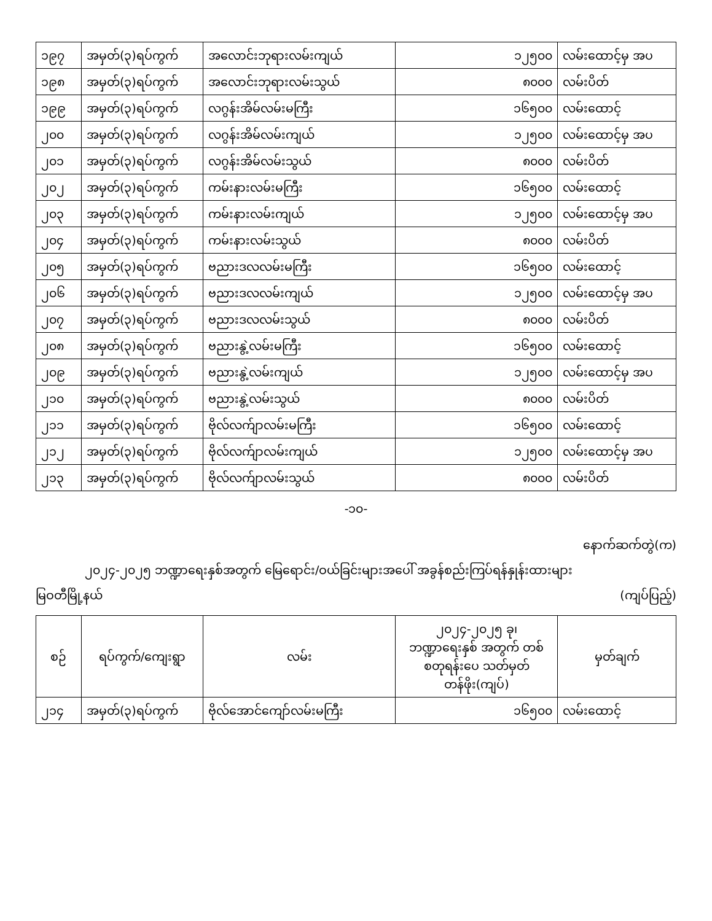| ၁၉၇ | အမှတ်(၃)ရပ်ကွက် | အလောင်းဘုရားလမ်းကျယ် | ၁၂၅၀၀ | လမ်းထောင့်မှ အပ |
| ၁၉၈ | အမှတ်(၃)ရပ်ကွက် | အလောင်းဘုရားလမ်းသွယ် | ၈၀၀၀ | လမ်းပိတ် |
| ၁၉၉ | အမှတ်(၃)ရပ်ကွက် | လဂွန်းအိမ်လမ်းမကြီး | ၁၆၅၀၀ | လမ်းထောင့် |
| ၂၀၀ | အမှတ်(၃)ရပ်ကွက် | လဂွန်းအိမ်လမ်းကျယ် | ၁၂၅၀၀ | လမ်းထောင့်မှ အပ |
| ၂၀၁ | အမှတ်(၃)ရပ်ကွက် | လဂွန်းအိမ်လမ်းသွယ် | ၈၀၀၀ | လမ်းပိတ် |
| ၂၀၂ | အမှတ်(၃)ရပ်ကွက် | ကမ်းနားလမ်းမကြီး | ၁၆၅၀၀ | လမ်းထောင့် |
| ၂၀၃ | အမှတ်(၃)ရပ်ကွက် | ကမ်းနားလမ်းကျယ် | ၁၂၅၀၀ | လမ်းထောင့်မှ အပ |
| ၂၀၄ | အမှတ်(၃)ရပ်ကွက် | ကမ်းနားလမ်းသွယ် | ၈၀၀၀ | လမ်းပိတ် |
| ၂၀၅ | အမှတ်(၃)ရပ်ကွက် | ဗညားဒလလမ်းမကြီး | ၁၆၅၀၀ | လမ်းထောင့် |
| ၂၀၆ | အမှတ်(၃)ရပ်ကွက် | ဗညားဒလလမ်းကျယ် | ၁၂၅၀၀ | လမ်းထောင့်မှ အပ |
| ၂၀၇ | အမှတ်(၃)ရပ်ကွက် | ဗညားဒလလမ်းသွယ် | ၈၀၀၀ | လမ်းပိတ် |
| ၂၀၈ | အမှတ်(၃)ရပ်ကွက် | ဗညားနွဲ့လမ်းမကြီး | ၁၆၅၀၀ | လမ်းထောင့် |
| ၂၀၉ | အမှတ်(၃)ရပ်ကွက် | ဗညားနွဲ့လမ်းကျယ် | ၁၂၅၀၀ | လမ်းထောင့်မှ အပ |
| ၂၁၀ | အမှတ်(၃)ရပ်ကွက် | ဗညားနွဲ့လမ်းသွယ် | ၈၀၀၀ | လမ်းပိတ် |
| ၂၁၁ | အမှတ်(၃)ရပ်ကွက် | ဗိုလ်လက်ျာလမ်းမကြီး | ၁၆၅၀၀ | လမ်းထောင့် |
| ၂၁၂ | အမှတ်(၃)ရပ်ကွက် | ဗိုလ်လက်ျာလမ်းကျယ် | ၁၂၅၀၀ | လမ်းထောင့်မှ အပ |
| ၂၁၃ | အမှတ်(၃)ရပ်ကွက် | ဗိုလ်လက်ျာလမ်းသွယ် | ၈၀၀၀ | လမ်းပိတ် |
-၁၀-
နောက်ဆက်တွဲ(က)
၂၀၂၄-၂၀၂၅ ဘဏ္ဍာရေးနှစ်အတွက် မြေရောင်း/ဝယ်ခြင်းများအပေါ် အခွန်စည်းကြပ်ရန်နှုန်းထားများ
မြဝတီမြို့နယ် (ကျပ်ပြည့်)
| စဉ် | ရပ်ကွက်/ကျေးရွာ | လမ်း | ၂၀၂၄-၂၀၂၅ ခု၊ ဘဏ္ဍာရေးနှစ် အတွက် တစ်စတုရန်းပေ သတ်မှတ်တန်ဖိုး(ကျပ်) | မှတ်ချက် |
| --- | --- | --- | --- | --- |
| ၂၁၄ | အမှတ်(၃)ရပ်ကွက် | ဗိုလ်အောင်ကျော်လမ်းမကြီး | ၁၆၅၀၀ | လမ်းထောင့် |